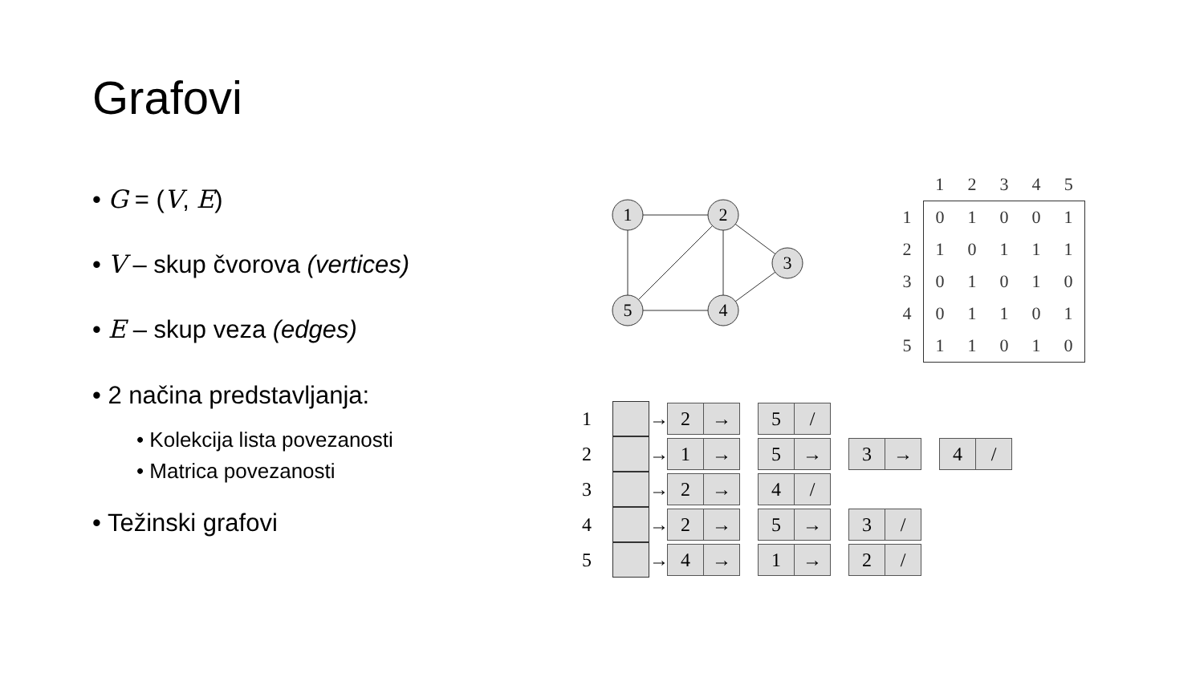Grafovi
• G = (V, E)
• V – skup čvorova (vertices)
• E – skup veza (edges)
• 2 načina predstavljanja:
• Kolekcija lista povezanosti
• Matrica povezanosti
• Težinski grafovi
1
2
3
4
5
| | 1 | 2 | 3 | 4 | 5 |
| --- | --- | --- | --- | --- | --- |
| 1 | 0 | 1 | 0 | 0 | 1 |
| 2 | 1 | 0 | 1 | 1 | 1 |
| 3 | 0 | 1 | 0 | 1 | 0 |
| 4 | 0 | 1 | 1 | 0 | 1 |
| 5 | 1 | 1 | 0 | 1 | 0 |
1 →
2 → 5 /
2 →
1 → 5 → 3 → 4 /
3 →
2 → 4 /
4 →
2 → 5 → 3 /
5 →
4 → 1 → 2 /